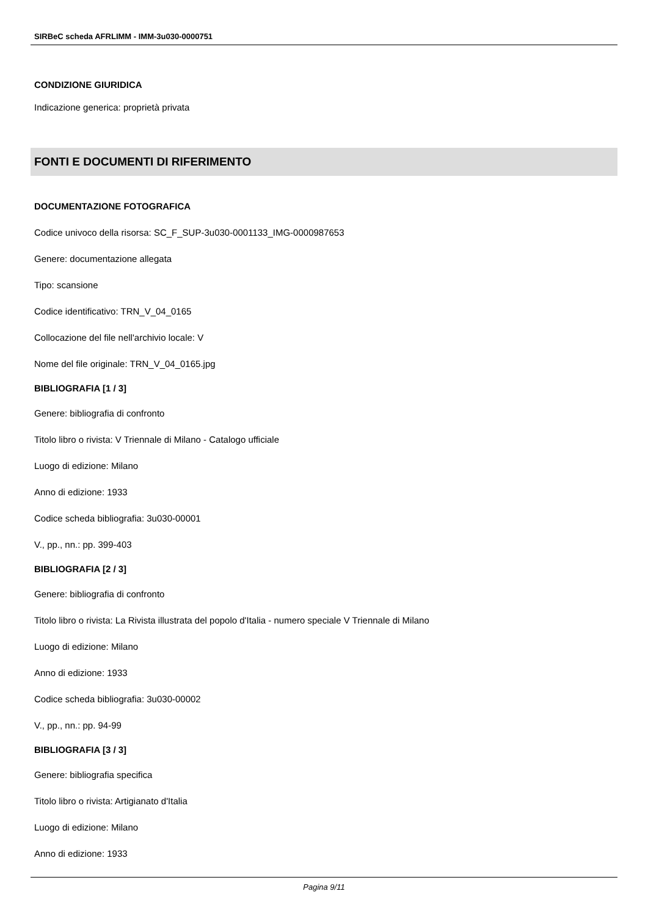SIRBeC scheda AFRLIMM - IMM-3u030-0000751
CONDIZIONE GIURIDICA
Indicazione generica: proprietà privata
FONTI E DOCUMENTI DI RIFERIMENTO
DOCUMENTAZIONE FOTOGRAFICA
Codice univoco della risorsa: SC_F_SUP-3u030-0001133_IMG-0000987653
Genere: documentazione allegata
Tipo: scansione
Codice identificativo: TRN_V_04_0165
Collocazione del file nell'archivio locale: V
Nome del file originale: TRN_V_04_0165.jpg
BIBLIOGRAFIA [1 / 3]
Genere: bibliografia di confronto
Titolo libro o rivista: V Triennale di Milano - Catalogo ufficiale
Luogo di edizione: Milano
Anno di edizione: 1933
Codice scheda bibliografia: 3u030-00001
V., pp., nn.: pp. 399-403
BIBLIOGRAFIA [2 / 3]
Genere: bibliografia di confronto
Titolo libro o rivista: La Rivista illustrata del popolo d'Italia - numero speciale V Triennale di Milano
Luogo di edizione: Milano
Anno di edizione: 1933
Codice scheda bibliografia: 3u030-00002
V., pp., nn.: pp. 94-99
BIBLIOGRAFIA [3 / 3]
Genere: bibliografia specifica
Titolo libro o rivista: Artigianato d'Italia
Luogo di edizione: Milano
Anno di edizione: 1933
Pagina 9/11